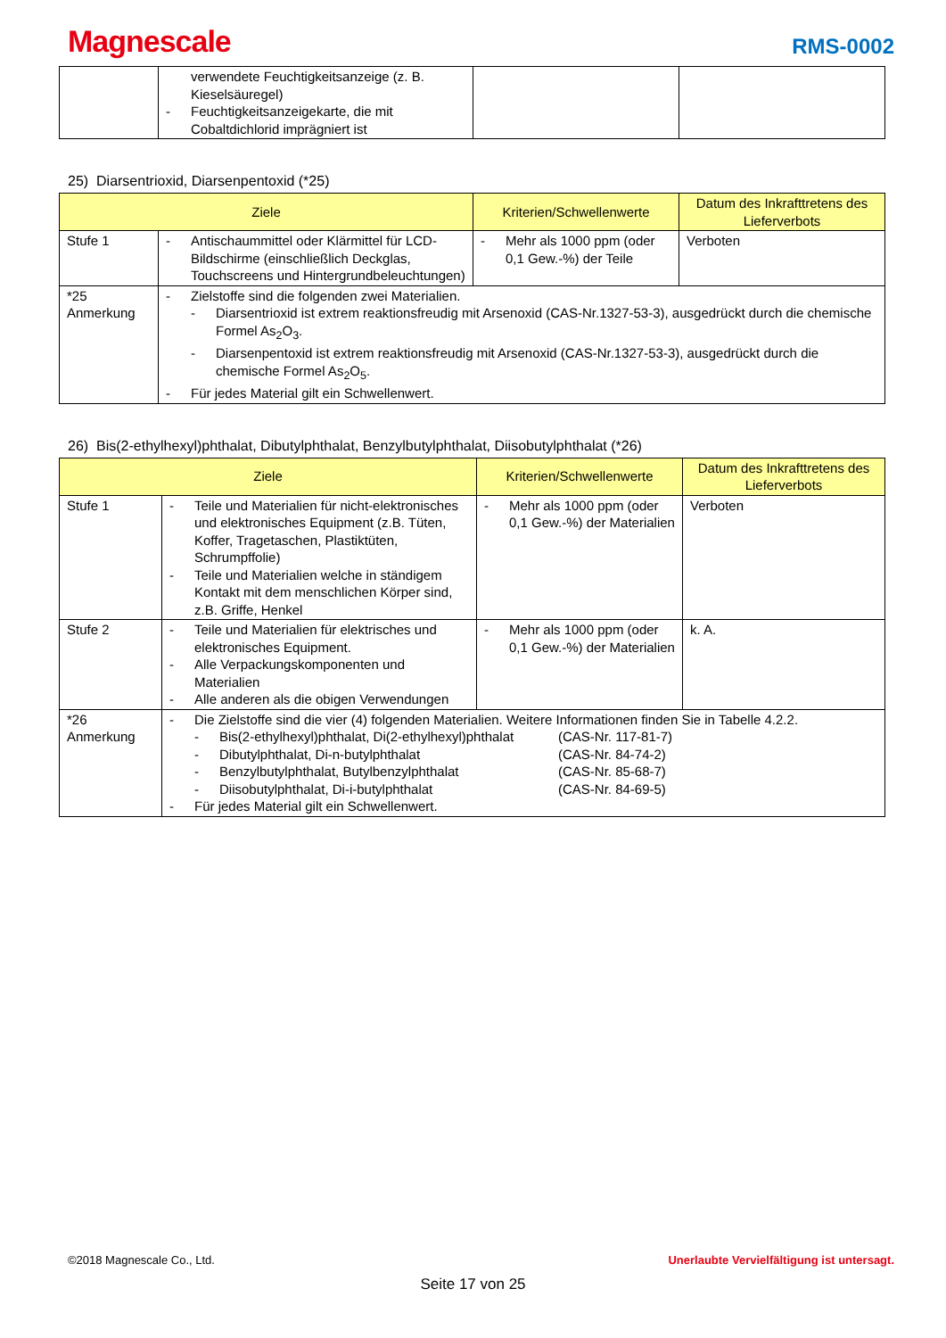Magnescale
RMS-0002
| | verwendete Feuchtigkeitsanzeige (z. B. Kieselsäuregel) - Feuchtigkeitsanzeigekarte, die mit Cobaltdichlorid imprägniert ist | | |
25) Diarsentrioxid, Diarsenpentoxid (*25)
| Ziele | | Kriterien/Schwellenwerte | Datum des Inkrafttretens des Lieferverbots |
| --- | --- | --- | --- |
| Stufe 1 | - Antischaummittel oder Klärmittel für LCD-Bildschirme (einschließlich Deckglas, Touchscreens und Hintergrundbeleuchtungen) | - Mehr als 1000 ppm (oder 0,1 Gew.-%) der Teile | Verboten |
| *25 Anmerkung | - Zielstoffe sind die folgenden zwei Materialien. - Diarsentrioxid ist extrem reaktionsfreudig mit Arsenoxid (CAS-Nr.1327-53-3), ausgedrückt durch die chemische Formel As<sub>2</sub>O<sub>3</sub>. - Diarsenpentoxid ist extrem reaktionsfreudig mit Arsenoxid (CAS-Nr.1327-53-3), ausgedrückt durch die chemische Formel As<sub>2</sub>O<sub>5</sub>. - Für jedes Material gilt ein Schwellenwert. | | |
26) Bis(2-ethylhexyl)phthalat, Dibutylphthalat, Benzylbutylphthalat, Diisobutylphthalat (*26)
| Ziele | | Kriterien/Schwellenwerte | Datum des Inkrafttretens des Lieferverbots |
| --- | --- | --- | --- |
| Stufe 1 | - Teile und Materialien für nicht-elektronisches und elektronisches Equipment (z.B. Tüten, Koffer, Tragetaschen, Plastiktüten, Schrumpffolie) - Teile und Materialien welche in ständigem Kontakt mit dem menschlichen Körper sind, z.B. Griffe, Henkel | - Mehr als 1000 ppm (oder 0,1 Gew.-%) der Materialien | Verboten |
| Stufe 2 | - Teile und Materialien für elektrisches und elektronisches Equipment. - Alle Verpackungskomponenten und Materialien - Alle anderen als die obigen Verwendungen | - Mehr als 1000 ppm (oder 0,1 Gew.-%) der Materialien | k. A. |
| *26 Anmerkung | - Die Zielstoffe sind die vier (4) folgenden Materialien. Weitere Informationen finden Sie in Tabelle 4.2.2. - Bis(2-ethylhexyl)phthalat, Di(2-ethylhexyl)phthalat (CAS-Nr. 117-81-7) - Dibutylphthalat, Di-n-butylphthalat (CAS-Nr. 84-74-2) - Benzylbutylphthalat, Butylbenzylphthalat (CAS-Nr. 85-68-7) - Diisobutylphthalat, Di-i-butylphthalat (CAS-Nr. 84-69-5) - Für jedes Material gilt ein Schwellenwert. | | |
©2018 Magnescale Co., Ltd. Unerlaubte Vervielfältigung ist untersagt.
Seite 17 von 25